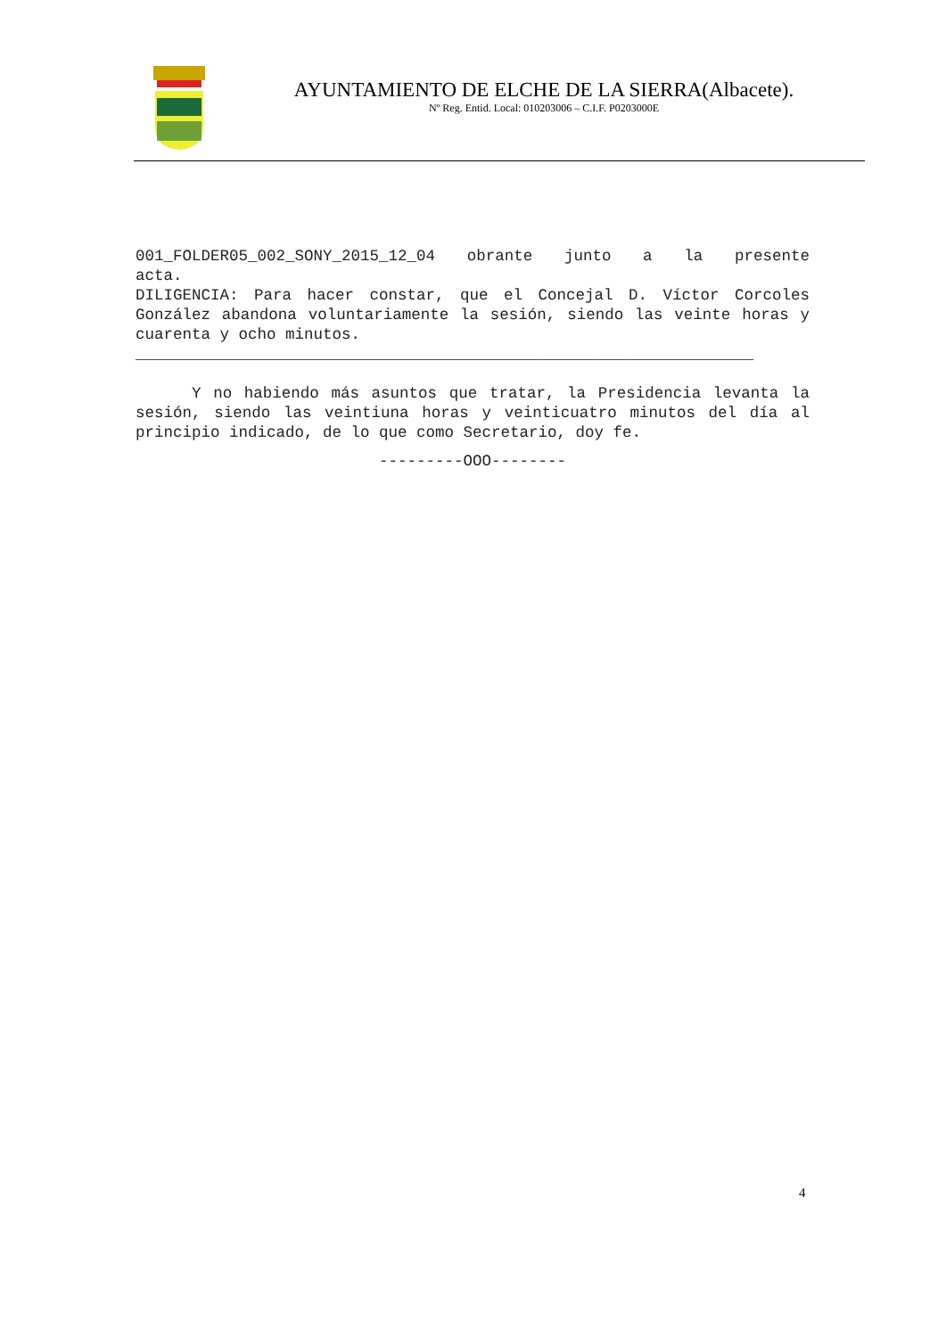AYUNTAMIENTO DE ELCHE DE LA SIERRA(Albacete).
Nº Reg. Entid. Local: 010203006 – C.I.F. P0203000E
001_FOLDER05_002_SONY_2015_12_04 obrante junto a la presente
acta.
DILIGENCIA: Para hacer constar, que el Concejal D. Víctor Corcoles González abandona voluntariamente la sesión, siendo las veinte horas y cuarenta y ocho minutos.
__________________________________________________________________
Y no habiendo más asuntos que tratar, la Presidencia levanta la sesión, siendo las veintiuna horas y veinticuatro minutos del día al principio indicado, de lo que como Secretario, doy fe.
---------OOO--------
4